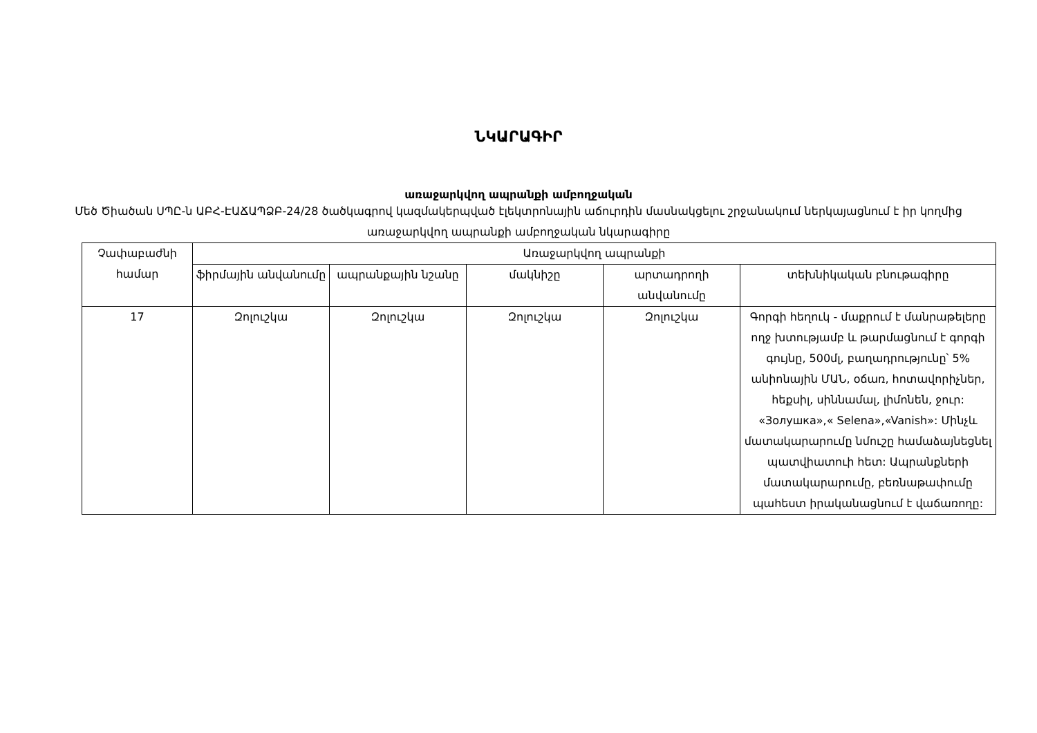ՆԿԱՐԱԳԻՐ
առաջարկվող ապրանքի ամբողջական
Մեծ Ծիածան ՍՊԸ-ն ԱԲՀ-ԷԱՃԱՊՁԲ-24/28 ծածկագրով կազմակերպված էլեկտրոնային աճուրդին մասնակցելու շրջանակում ներկայացնում է իր կողմից առաջարկվող ապրանքի ամբողջական նկարագիրը
| Չափաբաժնի համար | Առաջարկվող ապրանքի | | | | |
| --- | --- | --- | --- | --- | --- |
| | ֆիրմային անվանումը | ապրանքային նշանը | մակնիշը | արտադրողի անվանումը | տեխնիկական բնութագիրը |
| 17 | Զոլուշկա | Զոլուշկա | Զոլուշկա | Զոլուշկա | Գորգի հեղուկ - մաքրում է մանրաթելերը ողջ խտությամբ և թարմացնում է գորգի գույնը, 500մլ, բաղադրությունը՝ 5% անիոնային ՄԱՆ, օճառ, հոտավորիչներ, հեքսիլ, սիննամալ, լիմոնեն, ջուր: «Золушка»,« Selena»,«Vanish»: Մինչև մատակարարումը նմուշը համաձայնեցնել պատվիատուի հետ: Ապրանքների մատակարարումը, բեռնաթափումը պահեստ իրականացնում է վաճառողը: |